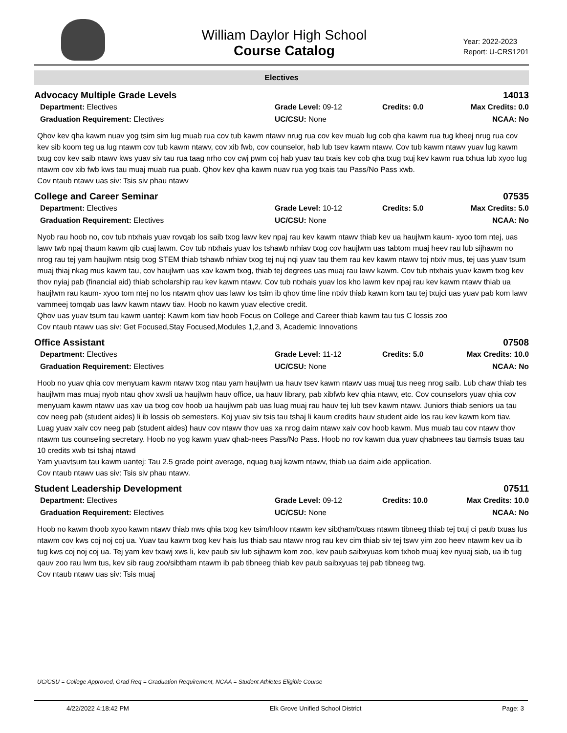William Daylor High School
Course Catalog
Year: 2022-2023
Report: U-CRS1201
Electives
Advocacy Multiple Grade Levels 14013
Department: Electives Grade Level: 09-12 Credits: 0.0 Max Credits: 0.0 Graduation Requirement: Electives UC/CSU: None NCAA: No
Qhov kev qha kawm nuav yog tsim sim lug muab rua cov tub kawm ntawv nrug rua cov kev muab lug cob qha kawm rua tug kheej nrug rua cov kev sib koom teg ua lug ntawm cov tub kawm ntawv, cov xib fwb, cov counselor, hab lub tsev kawm ntawv. Cov tub kawm ntawv yuav lug kawm txug cov kev saib ntawv kws yuav siv tau rua taag nrho cov cwj pwm coj hab yuav tau txais kev cob qha txug txuj kev kawm rua txhua lub xyoo lug ntawm cov xib fwb kws tau muaj muab rua puab. Qhov kev qha kawm nuav rua yog txais tau Pass/No Pass xwb.
Cov ntaub ntawv uas siv: Tsis siv phau ntawv
College and Career Seminar 07535
Department: Electives Grade Level: 10-12 Credits: 5.0 Max Credits: 5.0 Graduation Requirement: Electives UC/CSU: None NCAA: No
Nyob rau hoob no, cov tub ntxhais yuav rovqab los saib txog lawv kev npaj rau kev kawm ntawv thiab kev ua haujlwm kaum- xyoo tom ntej, uas lawv twb npaj thaum kawm qib cuaj lawm. Cov tub ntxhais yuav los tshawb nrhiav txog cov haujlwm uas tabtom muaj heev rau lub sijhawm no nrog rau tej yam haujlwm ntsig txog STEM thiab tshawb nrhiav txog tej nuj nqi yuav tau them rau kev kawm ntawv toj ntxiv mus, tej uas yuav tsum muaj thiaj nkag mus kawm tau, cov haujlwm uas xav kawm txog, thiab tej degrees uas muaj rau lawv kawm. Cov tub ntxhais yuav kawm txog kev thov nyiaj pab (financial aid) thiab scholarship rau kev kawm ntawv. Cov tub ntxhais yuav los kho lawm kev npaj rau kev kawm ntawv thiab ua haujlwm rau kaum- xyoo tom ntej no los ntawm qhov uas lawv los tsim ib qhov time line ntxiv thiab kawm kom tau tej txujci uas yuav pab kom lawv vammeej tomqab uas lawv kawm ntawv tiav. Hoob no kawm yuav elective credit.
Qhov uas yuav tsum tau kawm uantej: Kawm kom tiav hoob Focus on College and Career thiab kawm tau tus C lossis zoo
Cov ntaub ntawv uas siv: Get Focused,Stay Focused,Modules 1,2,and 3, Academic Innovations
Office Assistant 07508
Department: Electives Grade Level: 11-12 Credits: 5.0 Max Credits: 10.0 Graduation Requirement: Electives UC/CSU: None NCAA: No
Hoob no yuav qhia cov menyuam kawm ntawv txog ntau yam haujlwm ua hauv tsev kawm ntawv uas muaj tus neeg nrog saib. Lub chaw thiab tes haujlwm mas muaj nyob ntau qhov xwsli ua haujlwm hauv office, ua hauv library, pab xibfwb kev qhia ntawv, etc. Cov counselors yuav qhia cov menyuam kawm ntawv uas xav ua txog cov hoob ua haujlwm pab uas luag muaj rau hauv tej lub tsev kawm ntawv. Juniors thiab seniors ua tau cov neeg pab (student aides) li ib lossis ob semesters. Koj yuav siv tsis tau tshaj li kaum credits hauv student aide los rau kev kawm kom tiav. Luag yuav xaiv cov neeg pab (student aides) hauv cov ntawv thov uas xa nrog daim ntawv xaiv cov hoob kawm. Mus muab tau cov ntawv thov ntawm tus counseling secretary. Hoob no yog kawm yuav qhab-nees Pass/No Pass. Hoob no rov kawm dua yuav qhabnees tau tiamsis tsuas tau 10 credits xwb tsi tshaj ntawd
Yam yuavtsum tau kawm uantej: Tau 2.5 grade point average, nquag tuaj kawm ntawv, thiab ua daim aide application.
Cov ntaub ntawv uas siv: Tsis siv phau ntawv.
Student Leadership Development 07511
Department: Electives Grade Level: 09-12 Credits: 10.0 Max Credits: 10.0 Graduation Requirement: Electives UC/CSU: None NCAA: No
Hoob no kawm thoob xyoo kawm ntawv thiab nws qhia txog kev tsim/hloov ntawm kev sibtham/txuas ntawm tibneeg thiab tej txuj ci paub txuas lus ntawm cov kws coj noj coj ua. Yuav tau kawm txog kev hais lus thiab sau ntawv nrog rau kev cim thiab siv tej tswv yim zoo heev ntawm kev ua ib tug kws coj noj coj ua. Tej yam kev txawj xws li, kev paub siv lub sijhawm kom zoo, kev paub saibxyuas kom txhob muaj kev nyuaj siab, ua ib tug qauv zoo rau lwm tus, kev sib raug zoo/sibtham ntawm ib pab tibneeg thiab kev paub saibxyuas tej pab tibneeg twg.
Cov ntaub ntawv uas siv: Tsis muaj
UC/CSU = College Approved, Grad Req = Graduation Requirement, NCAA = Student Athletes Eligible Course
4/22/2022 4:18:42 PM Elk Grove Unified School District Page: 3